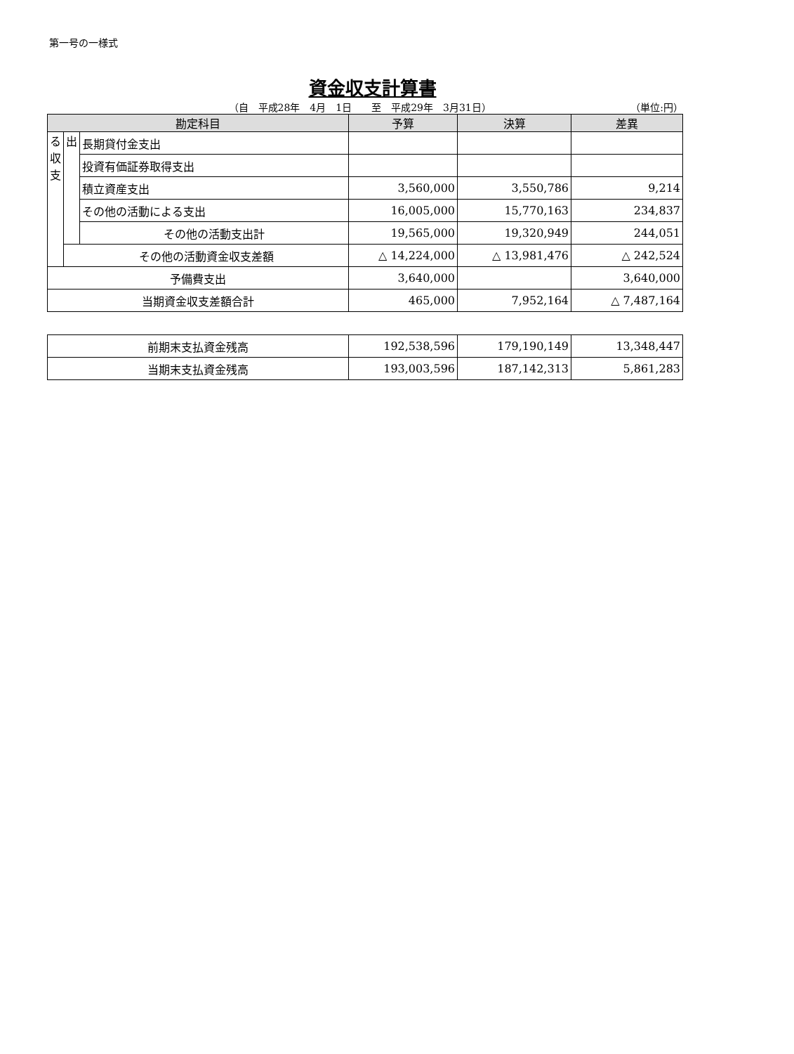第一号の一様式
資金収支計算書
（自　平成28年　4月　1日　　至　平成29年　3月31日） （単位:円）
| 勘定科目 | | | 予算 | 決算 | 差異 |
| --- | --- | --- | --- | --- | --- |
| る 収 支 | 出 | 長期貸付金支出 | | | |
| | | 投資有価証券取得支出 | | | |
| | | 積立資産支出 | 3,560,000 | 3,550,786 | 9,214 |
| | | その他の活動による支出 | 16,005,000 | 15,770,163 | 234,837 |
| | | その他の活動支出計 | 19,565,000 | 19,320,949 | 244,051 |
| | その他の活動資金収支差額 | | △ 14,224,000 | △ 13,981,476 | △ 242,524 |
| 予備費支出 | | | 3,640,000 | | 3,640,000 |
| 当期資金収支差額合計 | | | 465,000 | 7,952,164 | △ 7,487,164 |
| 前期末支払資金残高 | 192,538,596 | 179,190,149 | 13,348,447 |
| 当期末支払資金残高 | 193,003,596 | 187,142,313 | 5,861,283 |